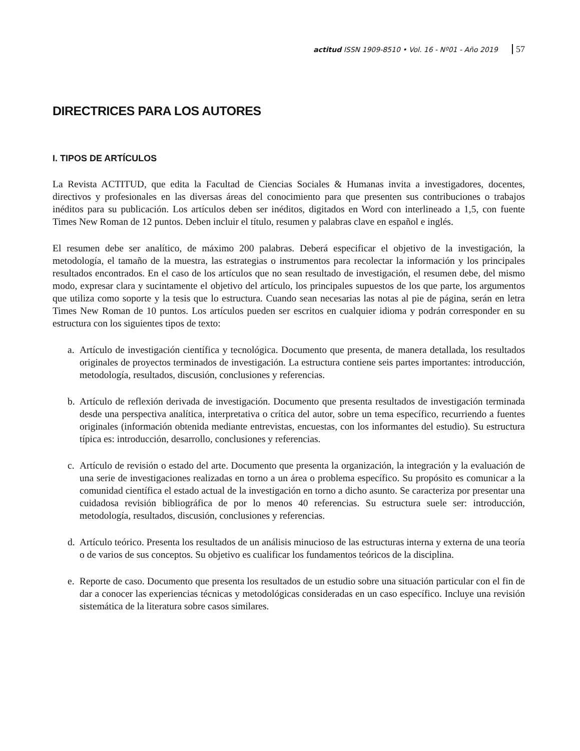actitud ISSN 1909-8510 • Vol. 16 - Nº01 - Año 2019 57
DIRECTRICES PARA LOS AUTORES
I. TIPOS DE ARTÍCULOS
La Revista ACTITUD, que edita la Facultad de Ciencias Sociales & Humanas invita a investigadores, docentes, directivos y profesionales en las diversas áreas del conocimiento para que presenten sus contribuciones o trabajos inéditos para su publicación. Los artículos deben ser inéditos, digitados en Word con interlineado a 1,5, con fuente Times New Roman de 12 puntos. Deben incluir el título, resumen y palabras clave en español e inglés.
El resumen debe ser analítico, de máximo 200 palabras. Deberá especificar el objetivo de la investigación, la metodología, el tamaño de la muestra, las estrategias o instrumentos para recolectar la información y los principales resultados encontrados. En el caso de los artículos que no sean resultado de investigación, el resumen debe, del mismo modo, expresar clara y sucintamente el objetivo del artículo, los principales supuestos de los que parte, los argumentos que utiliza como soporte y la tesis que lo estructura. Cuando sean necesarias las notas al pie de página, serán en letra Times New Roman de 10 puntos. Los artículos pueden ser escritos en cualquier idioma y podrán corresponder en su estructura con los siguientes tipos de texto:
a. Artículo de investigación científica y tecnológica. Documento que presenta, de manera detallada, los resultados originales de proyectos terminados de investigación. La estructura contiene seis partes importantes: introducción, metodología, resultados, discusión, conclusiones y referencias.
b. Artículo de reflexión derivada de investigación. Documento que presenta resultados de investigación terminada desde una perspectiva analítica, interpretativa o crítica del autor, sobre un tema específico, recurriendo a fuentes originales (información obtenida mediante entrevistas, encuestas, con los informantes del estudio). Su estructura típica es: introducción, desarrollo, conclusiones y referencias.
c. Artículo de revisión o estado del arte. Documento que presenta la organización, la integración y la evaluación de una serie de investigaciones realizadas en torno a un área o problema específico. Su propósito es comunicar a la comunidad científica el estado actual de la investigación en torno a dicho asunto. Se caracteriza por presentar una cuidadosa revisión bibliográfica de por lo menos 40 referencias. Su estructura suele ser: introducción, metodología, resultados, discusión, conclusiones y referencias.
d. Artículo teórico. Presenta los resultados de un análisis minucioso de las estructuras interna y externa de una teoría o de varios de sus conceptos. Su objetivo es cualificar los fundamentos teóricos de la disciplina.
e. Reporte de caso. Documento que presenta los resultados de un estudio sobre una situación particular con el fin de dar a conocer las experiencias técnicas y metodológicas consideradas en un caso específico. Incluye una revisión sistemática de la literatura sobre casos similares.